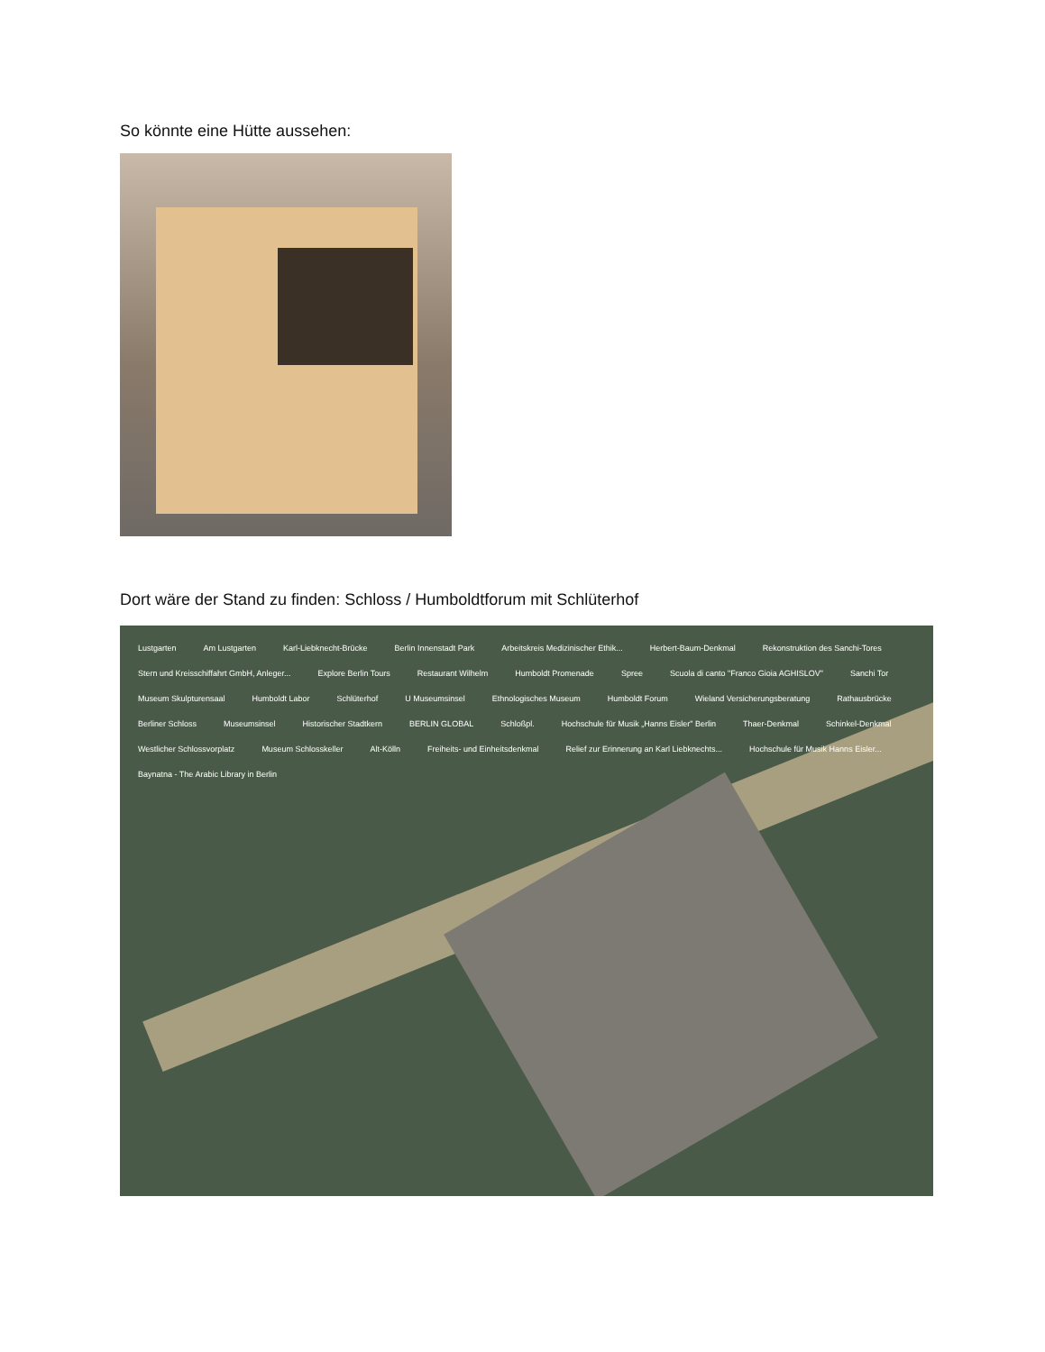So könnte eine Hütte aussehen:
Dort wäre der Stand zu finden: Schloss / Humboldtforum mit Schlüterhof
Lustgarten Am Lustgarten Karl-Liebknecht-Brücke Berlin Innenstadt Park Arbeitskreis Medizinischer Ethik... Herbert-Baum-Denkmal Rekonstruktion des Sanchi-Tores Stern und Kreisschiffahrt GmbH, Anleger... Explore Berlin Tours Restaurant Wilhelm Humboldt Promenade Spree Scuola di canto "Franco Gioia AGHISLOV" Sanchi Tor Museum Skulpturensaal Humboldt Labor Schlüterhof U Museumsinsel Ethnologisches Museum Humboldt Forum Wieland Versicherungsberatung Rathausbrücke Berliner Schloss Museumsinsel Historischer Stadtkern BERLIN GLOBAL Schloßpl. Hochschule für Musik „Hanns Eisler" Berlin Thaer-Denkmal Schinkel-Denkmal Westlicher Schlossvorplatz Museum Schlosskeller Alt-Kölln Freiheits- und Einheitsdenkmal Relief zur Erinnerung an Karl Liebknechts... Hochschule für Musik Hanns Eisler... Baynatna - The Arabic Library in Berlin